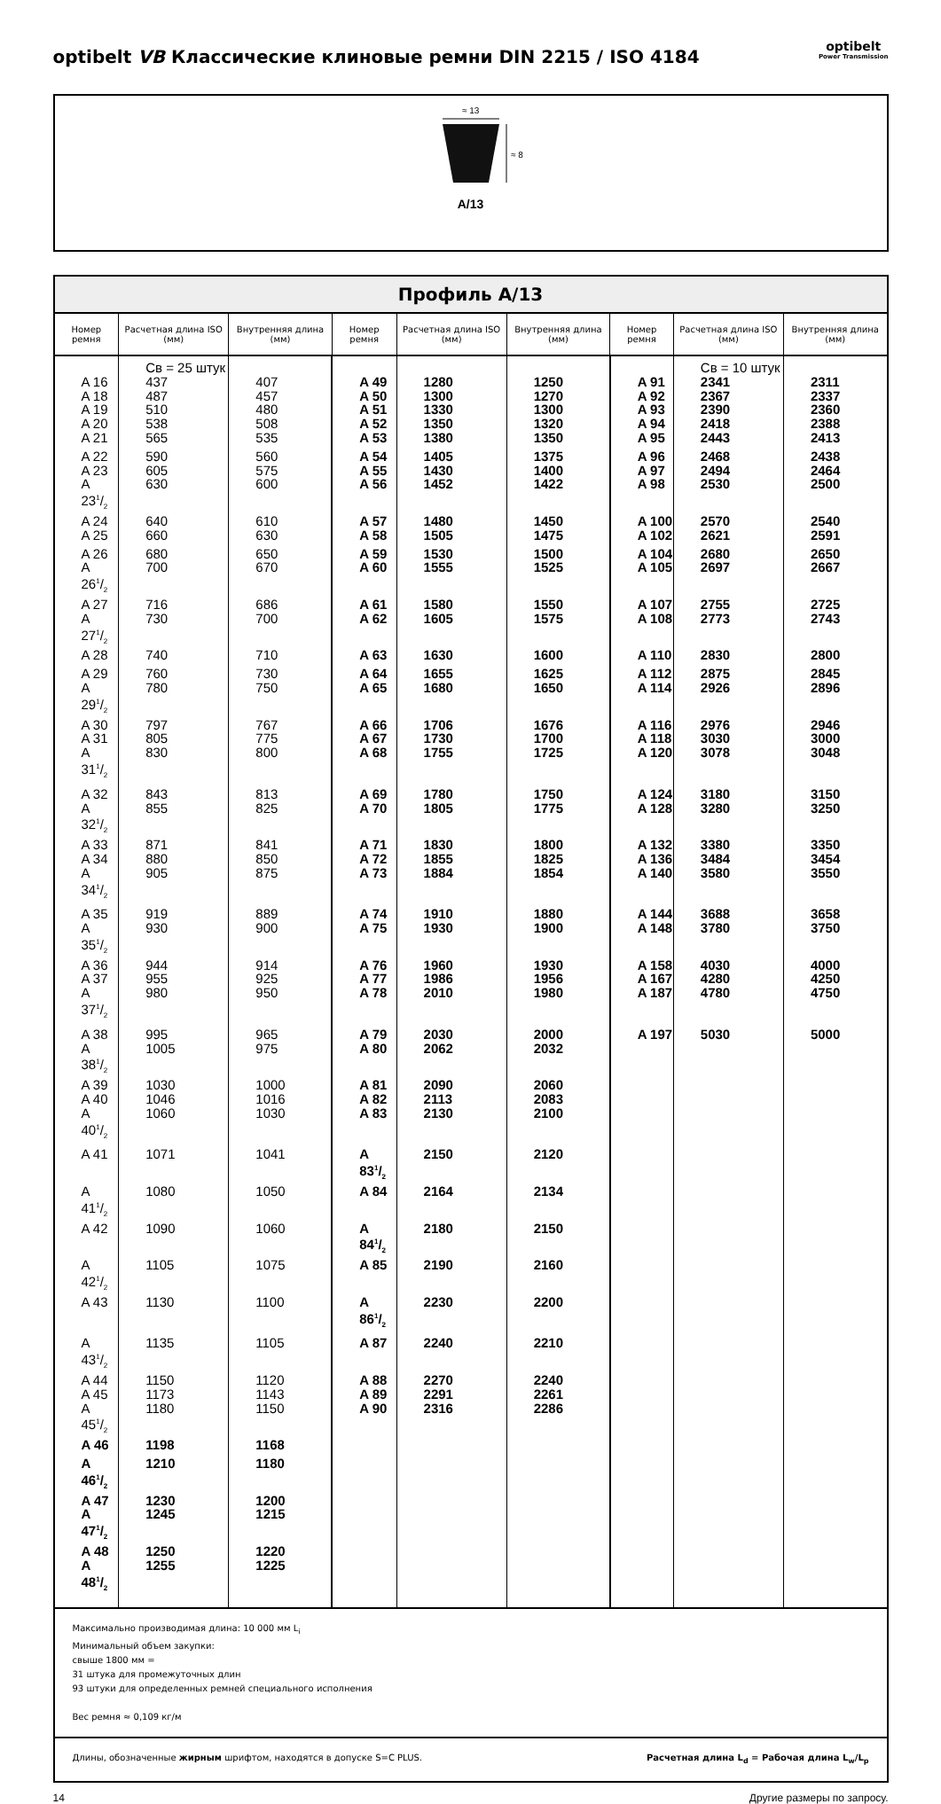optibelt VB Классические клиновые ремни DIN 2215 / ISO 4184
optibelt
Power Transmission
≈ 13
≈ 8
A/13
| Профиль A/13 | | | | | | | | |
| --- | --- | --- | --- | --- | --- | --- | --- | --- |
| Номер ремня | Расчетная длина ISO (мм) | Внутренняя длина (мм) | Номер ремня | Расчетная длина ISO (мм) | Внутренняя длина (мм) | Номер ремня | Расчетная длина ISO (мм) | Внутренняя длина (мм) |
| | Св = 25 штук | | | | | | Св = 10 штук | |
| A 16 | 437 | 407 | A 49 | 1280 | 1250 | A 91 | 2341 | 2311 |
| A 18 | 487 | 457 | A 50 | 1300 | 1270 | A 92 | 2367 | 2337 |
| A 19 | 510 | 480 | A 51 | 1330 | 1300 | A 93 | 2390 | 2360 |
| A 20 | 538 | 508 | A 52 | 1350 | 1320 | A 94 | 2418 | 2388 |
| A 21 | 565 | 535 | A 53 | 1380 | 1350 | A 95 | 2443 | 2413 |
| A 22 | 590 | 560 | A 54 | 1405 | 1375 | A 96 | 2468 | 2438 |
| A 23 | 605 | 575 | A 55 | 1430 | 1400 | A 97 | 2494 | 2464 |
| A 231/2 | 630 | 600 | A 56 | 1452 | 1422 | A 98 | 2530 | 2500 |
| A 24 | 640 | 610 | A 57 | 1480 | 1450 | A 100 | 2570 | 2540 |
| A 25 | 660 | 630 | A 58 | 1505 | 1475 | A 102 | 2621 | 2591 |
| A 26 | 680 | 650 | A 59 | 1530 | 1500 | A 104 | 2680 | 2650 |
| A 261/2 | 700 | 670 | A 60 | 1555 | 1525 | A 105 | 2697 | 2667 |
| A 27 | 716 | 686 | A 61 | 1580 | 1550 | A 107 | 2755 | 2725 |
| A 271/2 | 730 | 700 | A 62 | 1605 | 1575 | A 108 | 2773 | 2743 |
| A 28 | 740 | 710 | A 63 | 1630 | 1600 | A 110 | 2830 | 2800 |
| A 29 | 760 | 730 | A 64 | 1655 | 1625 | A 112 | 2875 | 2845 |
| A 291/2 | 780 | 750 | A 65 | 1680 | 1650 | A 114 | 2926 | 2896 |
| A 30 | 797 | 767 | A 66 | 1706 | 1676 | A 116 | 2976 | 2946 |
| A 31 | 805 | 775 | A 67 | 1730 | 1700 | A 118 | 3030 | 3000 |
| A 311/2 | 830 | 800 | A 68 | 1755 | 1725 | A 120 | 3078 | 3048 |
| A 32 | 843 | 813 | A 69 | 1780 | 1750 | A 124 | 3180 | 3150 |
| A 321/2 | 855 | 825 | A 70 | 1805 | 1775 | A 128 | 3280 | 3250 |
| A 33 | 871 | 841 | A 71 | 1830 | 1800 | A 132 | 3380 | 3350 |
| A 34 | 880 | 850 | A 72 | 1855 | 1825 | A 136 | 3484 | 3454 |
| A 341/2 | 905 | 875 | A 73 | 1884 | 1854 | A 140 | 3580 | 3550 |
| A 35 | 919 | 889 | A 74 | 1910 | 1880 | A 144 | 3688 | 3658 |
| A 351/2 | 930 | 900 | A 75 | 1930 | 1900 | A 148 | 3780 | 3750 |
| A 36 | 944 | 914 | A 76 | 1960 | 1930 | A 158 | 4030 | 4000 |
| A 37 | 955 | 925 | A 77 | 1986 | 1956 | A 167 | 4280 | 4250 |
| A 371/2 | 980 | 950 | A 78 | 2010 | 1980 | A 187 | 4780 | 4750 |
| A 38 | 995 | 965 | A 79 | 2030 | 2000 | A 197 | 5030 | 5000 |
| A 381/2 | 1005 | 975 | A 80 | 2062 | 2032 | | | |
| A 39 | 1030 | 1000 | A 81 | 2090 | 2060 | | | |
| A 40 | 1046 | 1016 | A 82 | 2113 | 2083 | | | |
| A 401/2 | 1060 | 1030 | A 83 | 2130 | 2100 | | | |
| A 41 | 1071 | 1041 | A 831/2 | 2150 | 2120 | | | |
| A 411/2 | 1080 | 1050 | A 84 | 2164 | 2134 | | | |
| A 42 | 1090 | 1060 | A 841/2 | 2180 | 2150 | | | |
| A 421/2 | 1105 | 1075 | A 85 | 2190 | 2160 | | | |
| A 43 | 1130 | 1100 | A 861/2 | 2230 | 2200 | | | |
| A 431/2 | 1135 | 1105 | A 87 | 2240 | 2210 | | | |
| A 44 | 1150 | 1120 | A 88 | 2270 | 2240 | | | |
| A 45 | 1173 | 1143 | A 89 | 2291 | 2261 | | | |
| A 451/2 | 1180 | 1150 | A 90 | 2316 | 2286 | | | |
| A 46 | 1198 | 1168 | | | | | | |
| A 461/2 | 1210 | 1180 | | | | | | |
| A 47 | 1230 | 1200 | | | | | | |
| A 471/2 | 1245 | 1215 | | | | | | |
| A 48 | 1250 | 1220 | | | | | | |
| A 481/2 | 1255 | 1225 | | | | | | |
| Максимально производимая длина: 10 000 мм L<sub>i</sub> Минимальный объем закупки: свыше 1800 мм = 31 штука для промежуточных длин 93 штуки для определенных ремней специального исполнения Вес ремня ≈ 0,109 кг/м | | | | | | | | |
| Длины, обозначенные жирным шрифтом, находятся в допуске S=C PLUS. Расчетная длина L<sub>d</sub> = Рабочая длина L<sub>w</sub>/L<sub>p</sub> | | | | | | | | |
14 Другие размеры по запросу.